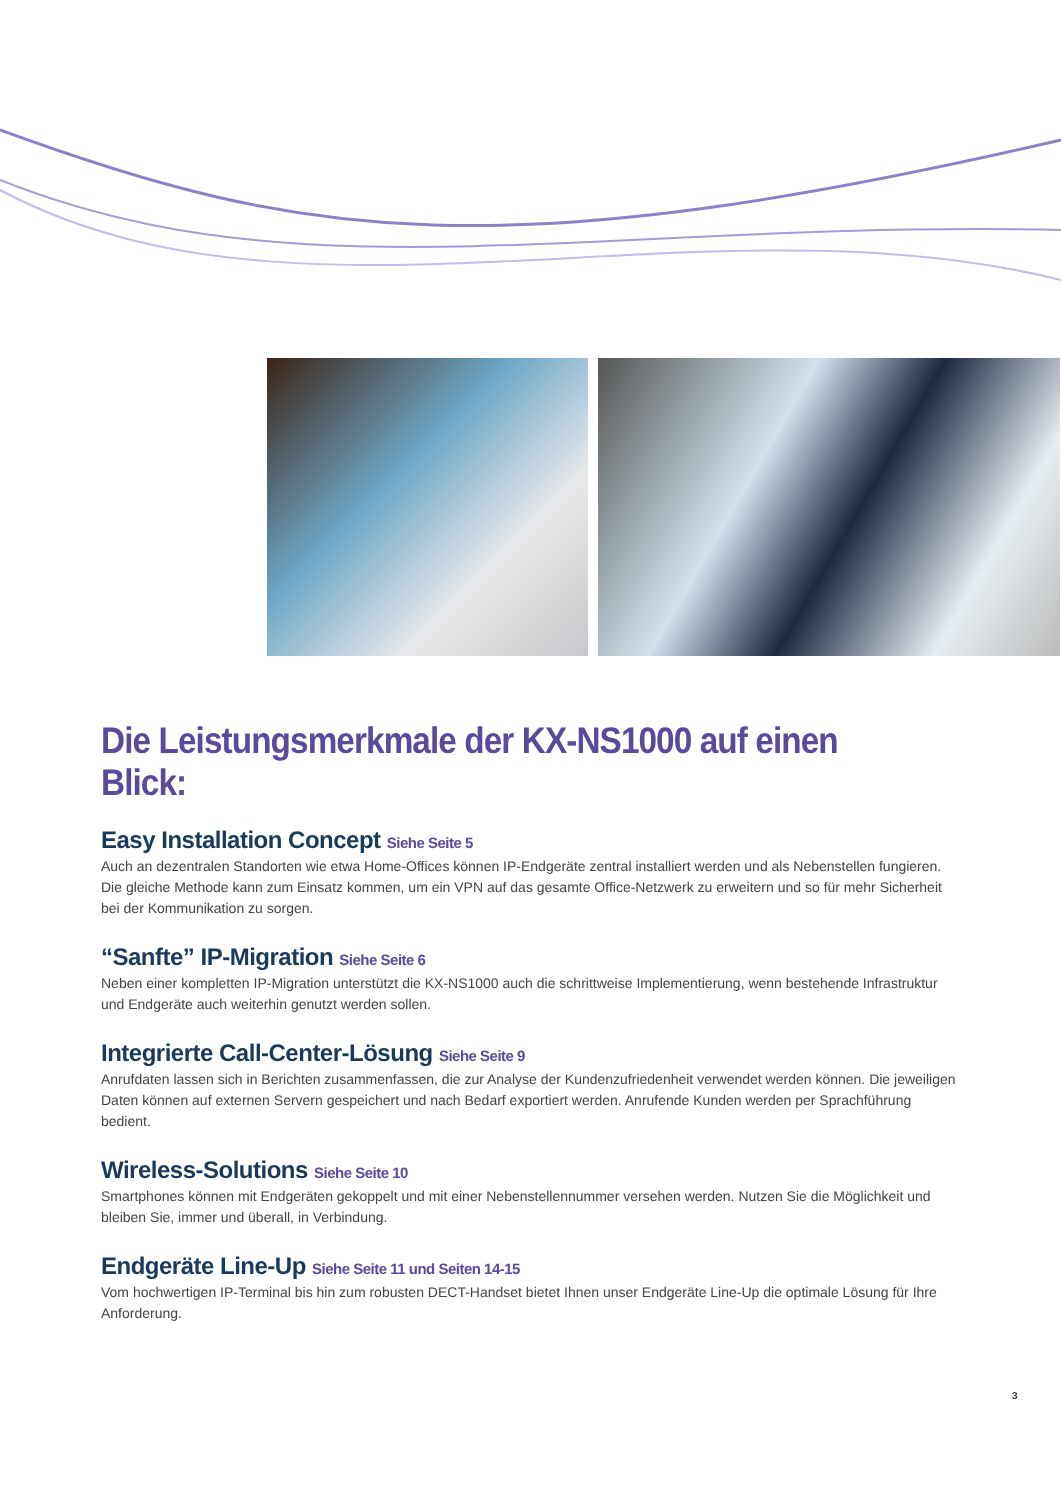Die Leistungsmerkmale der KX-NS1000 auf einen Blick:
Easy Installation Concept Siehe Seite 5
Auch an dezentralen Standorten wie etwa Home-Offices können IP-Endgeräte zentral installiert werden und als Nebenstellen fungieren. Die gleiche Methode kann zum Einsatz kommen, um ein VPN auf das gesamte Office-Netzwerk zu erweitern und so für mehr Sicherheit bei der Kommunikation zu sorgen.
“Sanfte” IP-Migration Siehe Seite 6
Neben einer kompletten IP-Migration unterstützt die KX-NS1000 auch die schrittweise Implementierung, wenn bestehende Infrastruktur und Endgeräte auch weiterhin genutzt werden sollen.
Integrierte Call-Center-Lösung Siehe Seite 9
Anrufdaten lassen sich in Berichten zusammenfassen, die zur Analyse der Kundenzufriedenheit verwendet werden können. Die jeweiligen Daten können auf externen Servern gespeichert und nach Bedarf exportiert werden. Anrufende Kunden werden per Sprachführung bedient.
Wireless-Solutions Siehe Seite 10
Smartphones können mit Endgeräten gekoppelt und mit einer Nebenstellennummer versehen werden. Nutzen Sie die Möglichkeit und bleiben Sie, immer und überall, in Verbindung.
Endgeräte Line-Up Siehe Seite 11 und Seiten 14-15
Vom hochwertigen IP-Terminal bis hin zum robusten DECT-Handset bietet Ihnen unser Endgeräte Line-Up die optimale Lösung für Ihre Anforderung.
3